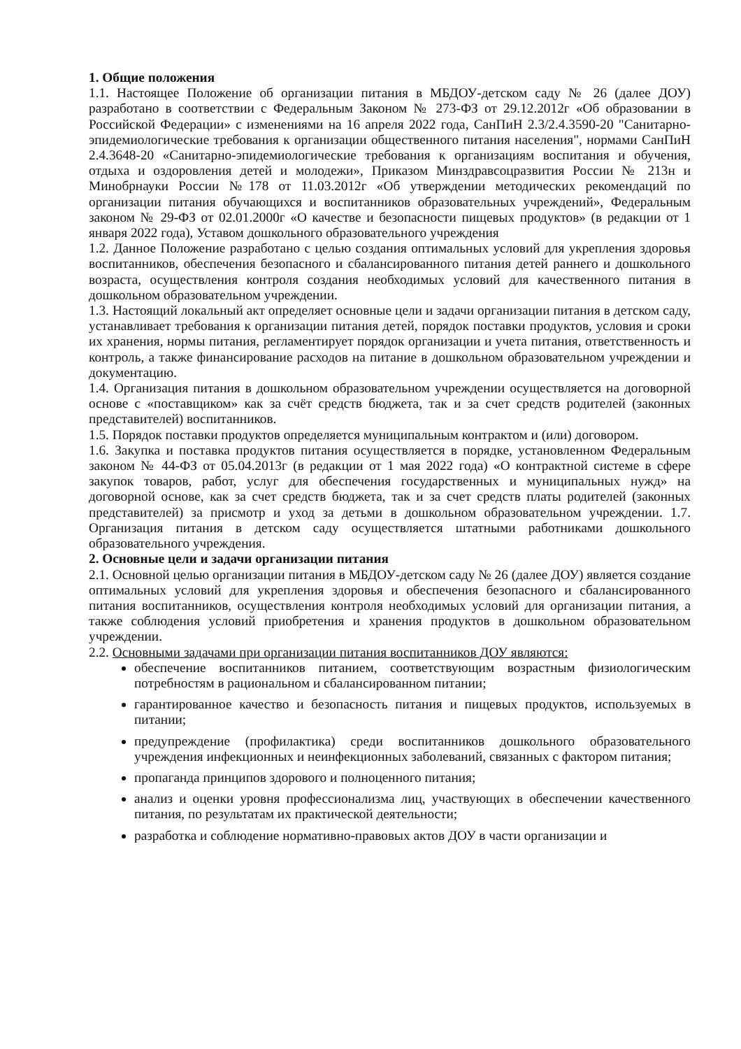1. Общие положения
1.1. Настоящее Положение об организации питания в МБДОУ-детском саду № 26 (далее ДОУ) разработано в соответствии с Федеральным Законом № 273-ФЗ от 29.12.2012г «Об образовании в Российской Федерации» с изменениями на 16 апреля 2022 года, СанПиН 2.3/2.4.3590-20 "Санитарно-эпидемиологические требования к организации общественного питания населения", нормами СанПиН 2.4.3648-20 «Санитарно-эпидемиологические требования к организациям воспитания и обучения, отдыха и оздоровления детей и молодежи», Приказом Минздравсоцразвития России № 213н и Минобрнауки России №178 от 11.03.2012г «Об утверждении методических рекомендаций по организации питания обучающихся и воспитанников образовательных учреждений», Федеральным законом № 29-ФЗ от 02.01.2000г «О качестве и безопасности пищевых продуктов» (в редакции от 1 января 2022 года), Уставом дошкольного образовательного учреждения
1.2. Данное Положение разработано с целью создания оптимальных условий для укрепления здоровья воспитанников, обеспечения безопасного и сбалансированного питания детей раннего и дошкольного возраста, осуществления контроля создания необходимых условий для качественного питания в дошкольном образовательном учреждении.
1.3. Настоящий локальный акт определяет основные цели и задачи организации питания в детском саду, устанавливает требования к организации питания детей, порядок поставки продуктов, условия и сроки их хранения, нормы питания, регламентирует порядок организации и учета питания, ответственность и контроль, а также финансирование расходов на питание в дошкольном образовательном учреждении и документацию.
1.4. Организация питания в дошкольном образовательном учреждении осуществляется на договорной основе с «поставщиком» как за счёт средств бюджета, так и за счет средств родителей (законных представителей) воспитанников.
1.5. Порядок поставки продуктов определяется муниципальным контрактом и (или) договором.
1.6. Закупка и поставка продуктов питания осуществляется в порядке, установленном Федеральным законом № 44-ФЗ от 05.04.2013г (в редакции от 1 мая 2022 года) «О контрактной системе в сфере закупок товаров, работ, услуг для обеспечения государственных и муниципальных нужд» на договорной основе, как за счет средств бюджета, так и за счет средств платы родителей (законных представителей) за присмотр и уход за детьми в дошкольном образовательном учреждении. 1.7. Организация питания в детском саду осуществляется штатными работниками дошкольного образовательного учреждения.
2. Основные цели и задачи организации питания
2.1. Основной целью организации питания в МБДОУ-детском саду № 26 (далее ДОУ) является создание оптимальных условий для укрепления здоровья и обеспечения безопасного и сбалансированного питания воспитанников, осуществления контроля необходимых условий для организации питания, а также соблюдения условий приобретения и хранения продуктов в дошкольном образовательном учреждении.
2.2. Основными задачами при организации питания воспитанников ДОУ являются:
обеспечение воспитанников питанием, соответствующим возрастным физиологическим потребностям в рациональном и сбалансированном питании;
гарантированное качество и безопасность питания и пищевых продуктов, используемых в питании;
предупреждение (профилактика) среди воспитанников дошкольного образовательного учреждения инфекционных и неинфекционных заболеваний, связанных с фактором питания;
пропаганда принципов здорового и полноценного питания;
анализ и оценки уровня профессионализма лиц, участвующих в обеспечении качественного питания, по результатам их практической деятельности;
разработка и соблюдение нормативно-правовых актов ДОУ в части организации и